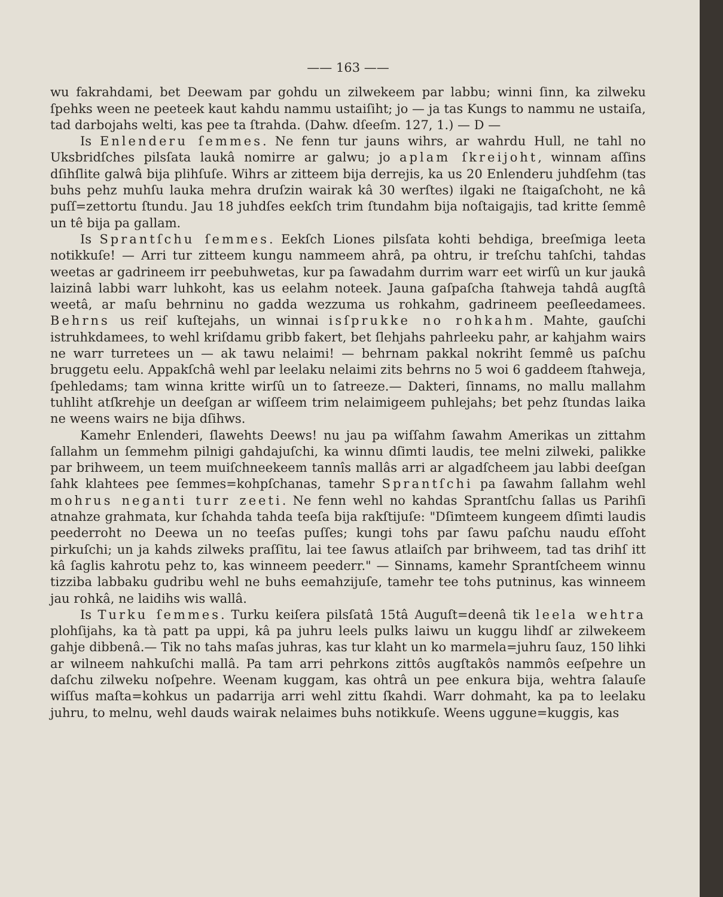—— 163 ——
wu fakrahdami, bet Deewam par gohdu un zilwekeem par labbu; winni ſinn, ka zilweku ſpehks ween ne peeteek kaut kahdu nammu ustaiſiht; jo — ja tas Kungs to nammu ne ustaiſa, tad darbojahs welti, kas pee ta ſtrahda. (Dahw. dſeeſm. 127, 1.) — D —
Is Enlenderu ſemmes. Ne fenn tur jauns wihrs, ar wahrdu Hull, ne tahl no Uksbridſches pilsſata laukâ nomirre ar galwu; jo aplam ſkreijoht, winnam aſſins dſihſlite galwâ bija plihſuſe. Wihrs ar zitteem bija derrejis, ka us 20 Enlenderu juhdſehm (tas buhs pehz muhſu lauka mehra druſzin wairak kâ 30 werſtes) ilgaki ne ſtaigaſchoht, ne kâ puſſ=zettortu ſtundu. Jau 18 juhdſes eekſch trim ſtundahm bija noſtaigajis, tad kritte ſemmê un tê bija pa gallam.
Is Sprantſchu ſemmes. Eekſch Liones pilsſata kohti behdiga, breeſmiga leeta notikkuſe! — Arri tur zitteem kungu nammeem ahrâ, pa ohtru, ir treſchu tahſchi, tahdas weetas ar gadrineem irr peebuhwetas, kur pa ſawadahm durrim warr eet wirſû un kur jaukâ laizinâ labbi warr luhkoht, kas us eelahm noteek. Jauna gaſpaſcha ſtahweja tahdâ augſtâ weetâ, ar maſu behrninu no gadda wezzuma us rohkahm, gadrineem peeſleedamees. Behrns us reiſ kuſtejahs, un winnai isſprukke no rohkahm. Mahte, gauſchi istruhkdamees, to wehl kriſdamu gribb fakert, bet ſlehjahs pahrleeku pahr, ar kahjahm wairs ne warr turretees un — ak tawu nelaimi! — behrnam pakkal nokriht ſemmê us paſchu bruggetu eelu. Appakſchâ wehl par leelaku nelaimi zits behrns no 5 woi 6 gaddeem ſtahweja, ſpehledams; tam winna kritte wirſû un to ſatreeze.— Dakteri, ſinnams, no mallu mallahm tuhliht atſkrehje un deeſgan ar wiſſeem trim nelaimigeem puhlejahs; bet pehz ſtundas laika ne weens wairs ne bija dſihws.
Kamehr Enlenderi, ſlawehts Deews! nu jau pa wiſſahm ſawahm Amerikas un zittahm ſallahm un ſemmehm pilnigi gahdajuſchi, ka winnu dſimti laudis, tee melni zilweki, palikke par brihweem, un teem muiſchneekeem tannîs mallâs arri ar algadſcheem jau labbi deeſgan ſahk klahtees pee ſemmes=kohpſchanas, tamehr Sprantſchi pa ſawahm ſallahm wehl mohrus neganti turr zeeti. Ne fenn wehl no kahdas Sprantſchu ſallas us Parihſi atnahze grahmata, kur ſchahda tahda teeſa bija rakſtijuſe: "Dſimteem kungeem dſimti laudis peederroht no Deewa un no teeſas puſſes; kungi tohs par ſawu paſchu naudu eſſoht pirkuſchi; un ja kahds zilweks praſſitu, lai tee ſawus atlaiſch par brihweem, tad tas drihſ itt kâ ſaglis kahrotu pehz to, kas winneem peederr." — Sinnams, kamehr Sprantſcheem winnu tizziba labbaku gudribu wehl ne buhs eemahzijuſe, tamehr tee tohs putninus, kas winneem jau rohkâ, ne laidihs wis wallâ.
Is Turku ſemmes. Turku keiſera pilsſatâ 15tâ Auguſt=deenâ tik leela wehtra plohſijahs, ka tà patt pa uppi, kâ pa juhru leels pulks laiwu un kuggu lihdſ ar zilwekeem gahje dibbenâ.— Tik no tahs maſas juhras, kas tur klaht un ko marmela=juhru ſauz, 150 lihki ar wilneem nahkuſchi mallâ. Pa tam arri pehrkons zittôs augſtakôs nammôs eeſpehre un daſchu zilweku noſpehre. Weenam kuggam, kas ohtrâ un pee enkura bija, wehtra ſalauſe wiſſus maſta=kohkus un padarrija arri wehl zittu ſkahdi. Warr dohmaht, ka pa to leelaku juhru, to melnu, wehl dauds wairak nelaimes buhs notikkuſe. Weens uggune=kuggis, kas